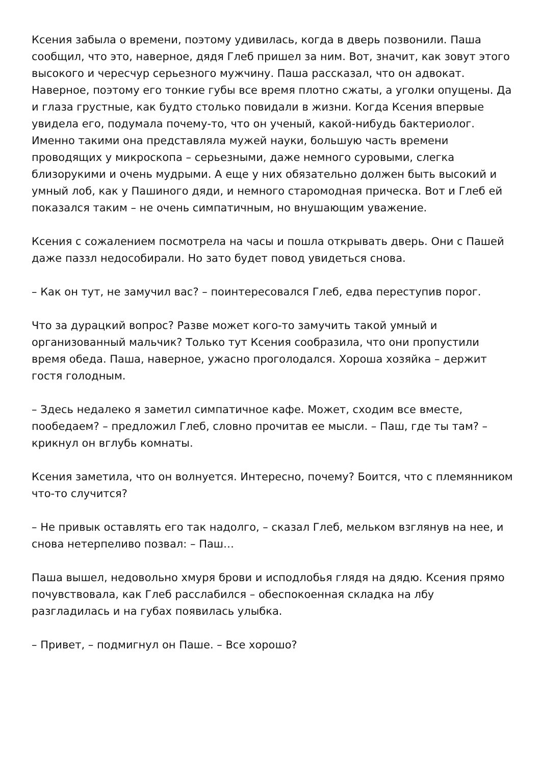Ксения забыла о времени, поэтому удивилась, когда в дверь позвонили. Паша сообщил, что это, наверное, дядя Глеб пришел за ним. Вот, значит, как зовут этого высокого и чересчур серьезного мужчину. Паша рассказал, что он адвокат. Наверное, поэтому его тонкие губы все время плотно сжаты, а уголки опущены. Да и глаза грустные, как будто столько повидали в жизни. Когда Ксения впервые увидела его, подумала почему-то, что он ученый, какой-нибудь бактериолог. Именно такими она представляла мужей науки, большую часть времени проводящих у микроскопа – серьезными, даже немного суровыми, слегка близорукими и очень мудрыми. А еще у них обязательно должен быть высокий и умный лоб, как у Пашиного дяди, и немного старомодная прическа. Вот и Глеб ей показался таким – не очень симпатичным, но внушающим уважение.
Ксения с сожалением посмотрела на часы и пошла открывать дверь. Они с Пашей даже паззл недособирали. Но зато будет повод увидеться снова.
– Как он тут, не замучил вас? – поинтересовался Глеб, едва переступив порог.
Что за дурацкий вопрос? Разве может кого-то замучить такой умный и организованный мальчик? Только тут Ксения сообразила, что они пропустили время обеда. Паша, наверное, ужасно проголодался. Хороша хозяйка – держит гостя голодным.
– Здесь недалеко я заметил симпатичное кафе. Может, сходим все вместе, пообедаем? – предложил Глеб, словно прочитав ее мысли. – Паш, где ты там? – крикнул он вглубь комнаты.
Ксения заметила, что он волнуется. Интересно, почему? Боится, что с племянником что-то случится?
– Не привык оставлять его так надолго, – сказал Глеб, мельком взглянув на нее, и снова нетерпеливо позвал: – Паш…
Паша вышел, недовольно хмуря брови и исподлобья глядя на дядю. Ксения прямо почувствовала, как Глеб расслабился – обеспокоенная складка на лбу разгладилась и на губах появилась улыбка.
– Привет, – подмигнул он Паше. – Все хорошо?